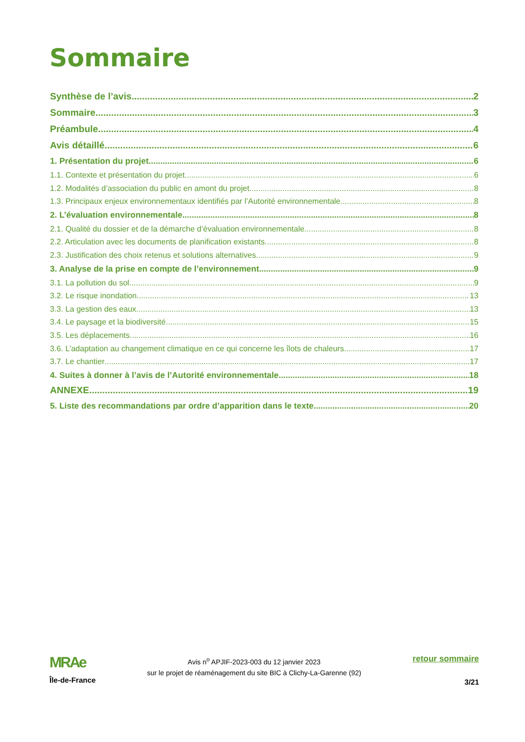Sommaire
Synthèse de l’avis 2
Sommaire 3
Préambule 4
Avis détaillé 6
1. Présentation du projet 6
1.1. Contexte et présentation du projet 6
1.2. Modalités d’association du public en amont du projet 8
1.3. Principaux enjeux environnementaux identifiés par l’Autorité environnementale 8
2. L’évaluation environnementale 8
2.1. Qualité du dossier et de la démarche d’évaluation environnementale 8
2.2. Articulation avec les documents de planification existants 8
2.3. Justification des choix retenus et solutions alternatives 9
3. Analyse de la prise en compte de l’environnement 9
3.1. La pollution du sol 9
3.2. Le risque inondation 13
3.3. La gestion des eaux 13
3.4. Le paysage et la biodiversité 15
3.5. Les déplacements 16
3.6. L’adaptation au changement climatique en ce qui concerne les îlots de chaleurs 17
3.7. Le chantier 17
4. Suites à donner à l’avis de l’Autorité environnementale 18
ANNEXE 19
5. Liste des recommandations par ordre d’apparition dans le texte 20
MRAe
Île-de-France
Avis n<sup>o</sup> APJIF-2023-003 du 12 janvier 2023
sur le projet de réaménagement du site BIC à Clichy-La-Garenne (92)
retour sommaire
3/21